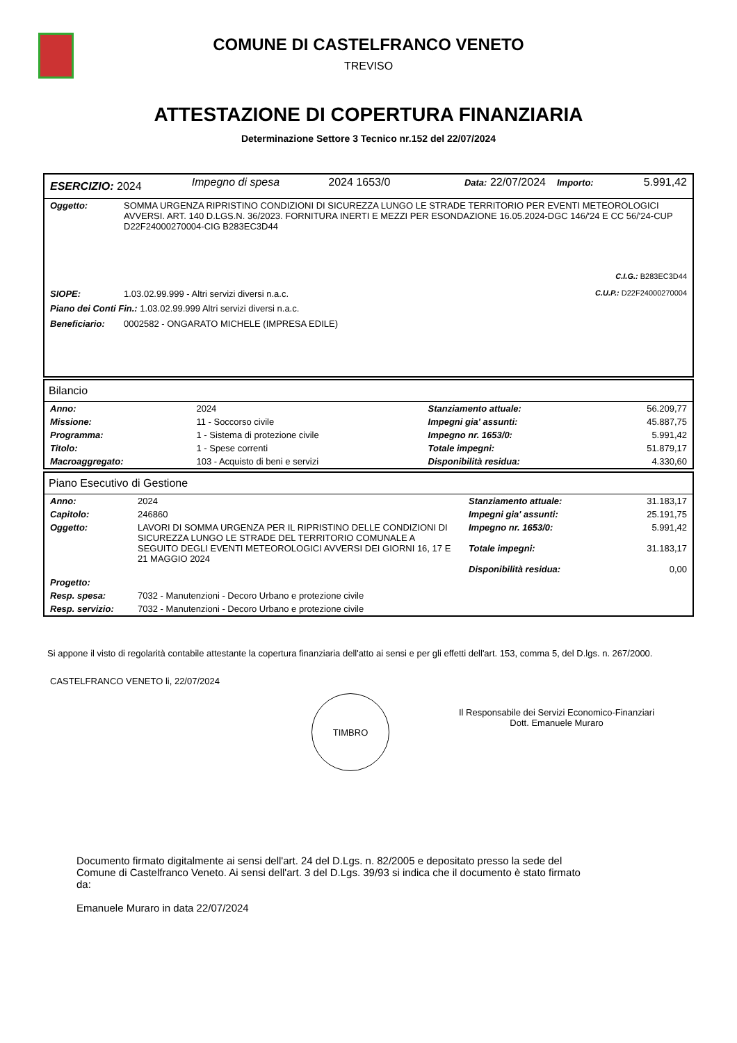COMUNE DI CASTELFRANCO VENETO
TREVISO
ATTESTAZIONE DI COPERTURA FINANZIARIA
Determinazione Settore 3 Tecnico nr.152 del 22/07/2024
| ESERCIZIO: 2024 | Impegno di spesa | 2024 1653/0 | Data: 22/07/2024 | Importo: | 5.991,42 |
| Oggetto: | SOMMA URGENZA RIPRISTINO CONDIZIONI DI SICUREZZA LUNGO LE STRADE TERRITORIO PER EVENTI METEOROLOGICI AVVERSI. ART. 140 D.LGS.N. 36/2023. FORNITURA INERTI E MEZZI PER ESONDAZIONE 16.05.2024-DGC 146/'24 E CC 56/'24-CUP D22F24000270004-CIG B283EC3D44 | |
| | | C.I.G.: B283EC3D44 |
| SIOPE: | 1.03.02.99.999 - Altri servizi diversi n.a.c. | C.U.P.: D22F24000270004 |
| Piano dei Conti Fin.: 1.03.02.99.999 Altri servizi diversi n.a.c. | | |
| Beneficiario: | 0002582 - ONGARATO MICHELE (IMPRESA EDILE) | |
Bilancio
| Anno: | 2024 | Stanziamento attuale: | 56.209,77 |
| Missione: | 11 - Soccorso civile | Impegni gia' assunti: | 45.887,75 |
| Programma: | 1 - Sistema di protezione civile | Impegno nr. 1653/0: | 5.991,42 |
| Titolo: | 1 - Spese correnti | Totale impegni: | 51.879,17 |
| Macroaggregato: | 103 - Acquisto di beni e servizi | Disponibilità residua: | 4.330,60 |
Piano Esecutivo di Gestione
| Anno: | 2024 | Stanziamento attuale: | 31.183,17 |
| Capitolo: | 246860 | Impegni gia' assunti: | 25.191,75 |
| Oggetto: | LAVORI DI SOMMA URGENZA PER IL RIPRISTINO DELLE CONDIZIONI DI SICUREZZA LUNGO LE STRADE DEL TERRITORIO COMUNALE A SEGUITO DEGLI EVENTI METEOROLOGICI AVVERSI DEI GIORNI 16, 17 E 21 MAGGIO 2024 | Impegno nr. 1653/0: Totale impegni: Disponibilità residua: | 5.991,42 31.183,17 0,00 |
| Progetto: | | | |
| Resp. spesa: | 7032 - Manutenzioni - Decoro Urbano e protezione civile | | |
| Resp. servizio: | 7032 - Manutenzioni - Decoro Urbano e protezione civile | | |
Si appone il visto di regolarità contabile attestante la copertura finanziaria dell'atto ai sensi e per gli effetti dell'art. 153, comma 5, del D.lgs. n. 267/2000.
CASTELFRANCO VENETO li, 22/07/2024
TIMBRO
Il Responsabile dei Servizi Economico-Finanziari
Dott. Emanuele Muraro
Documento firmato digitalmente ai sensi dell'art. 24 del D.Lgs. n. 82/2005 e depositato presso la sede del Comune di Castelfranco Veneto. Ai sensi dell'art. 3 del D.Lgs. 39/93 si indica che il documento è stato firmato da:
Emanuele Muraro in data 22/07/2024